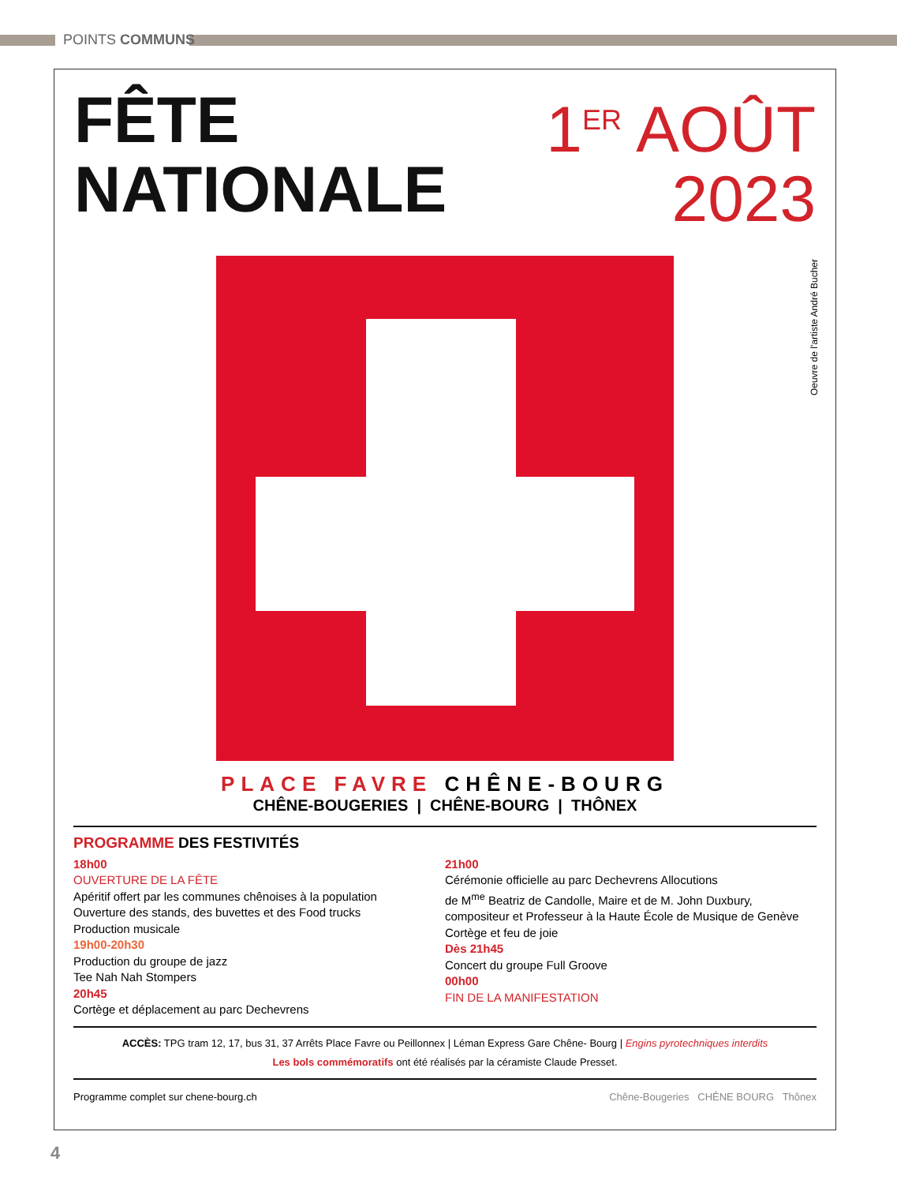POINTS COMMUNS
FÊTE
NATIONALE
1<sup>ER</sup> AOÛT
2023
Oeuvre de l'artiste André Bucher
PLACE FAVRE CHÊNE-BOURG
CHÊNE-BOUGERIES | CHÊNE-BOURG | THÔNEX
PROGRAMME DES FESTIVITÉS
18h00
OUVERTURE DE LA FÊTE
Apéritif offert par les communes chênoises à la population
Ouverture des stands, des buvettes et des Food trucks
Production musicale
19h00-20h30
Production du groupe de jazz
Tee Nah Nah Stompers
20h45
Cortège et déplacement au parc Dechevrens
21h00
Cérémonie officielle au parc Dechevrens Allocutions
de M<sup>me</sup> Beatriz de Candolle, Maire et de M. John Duxbury,
compositeur et Professeur à la Haute École de Musique de Genève
Cortège et feu de joie
Dès 21h45
Concert du groupe Full Groove
00h00
FIN DE LA MANIFESTATION
ACCÈS: TPG tram 12, 17, bus 31, 37 Arrêts Place Favre ou Peillonnex | Léman Express Gare Chêne- Bourg | Engins pyrotechniques interdits
Les bols commémoratifs ont été réalisés par la céramiste Claude Presset.
Programme complet sur chene-bourg.ch Chêne-Bougeries CHÊNE BOURG Thônex
4